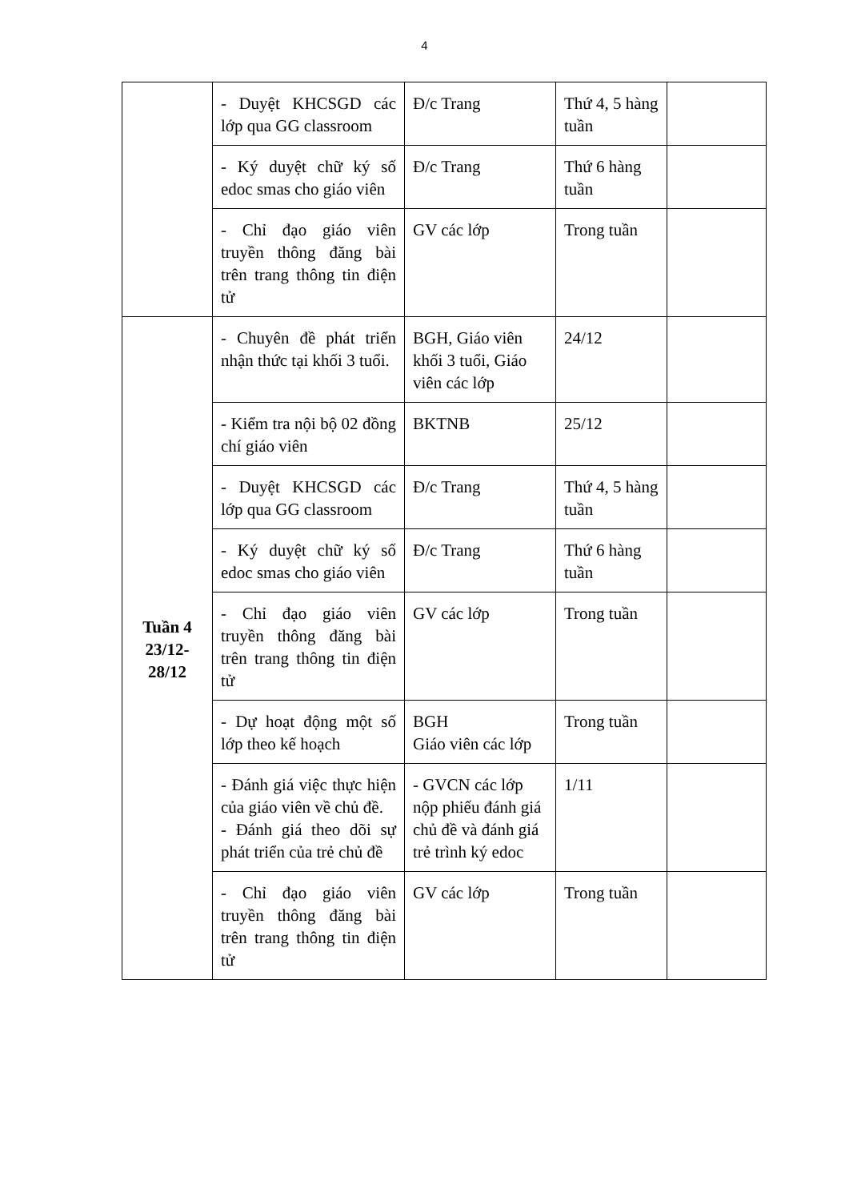4
| | - Duyệt KHCSGD các lớp qua GG classroom | Đ/c Trang | Thứ 4, 5 hàng tuần | |
| | - Ký duyệt chữ ký số edoc smas cho giáo viên | Đ/c Trang | Thứ 6 hàng tuần | |
| | - Chỉ đạo giáo viên truyền thông đăng bài trên trang thông tin điện tử | GV các lớp | Trong tuần | |
| Tuần 4 23/12- 28/12 | - Chuyên đề phát triển nhận thức tại khối 3 tuổi. | BGH, Giáo viên khối 3 tuổi, Giáo viên các lớp | 24/12 | |
| | - Kiểm tra nội bộ 02 đồng chí giáo viên | BKTNB | 25/12 | |
| | - Duyệt KHCSGD các lớp qua GG classroom | Đ/c Trang | Thứ 4, 5 hàng tuần | |
| | - Ký duyệt chữ ký số edoc smas cho giáo viên | Đ/c Trang | Thứ 6 hàng tuần | |
| | - Chỉ đạo giáo viên truyền thông đăng bài trên trang thông tin điện tử | GV các lớp | Trong tuần | |
| | - Dự hoạt động một số lớp theo kế hoạch | BGH Giáo viên các lớp | Trong tuần | |
| | - Đánh giá việc thực hiện của giáo viên về chủ đề. - Đánh giá theo dõi sự phát triển của trẻ chủ đề | - GVCN các lớp nộp phiếu đánh giá chủ đề và đánh giá trẻ trình ký edoc | 1/11 | |
| | - Chỉ đạo giáo viên truyền thông đăng bài trên trang thông tin điện tử | GV các lớp | Trong tuần | |